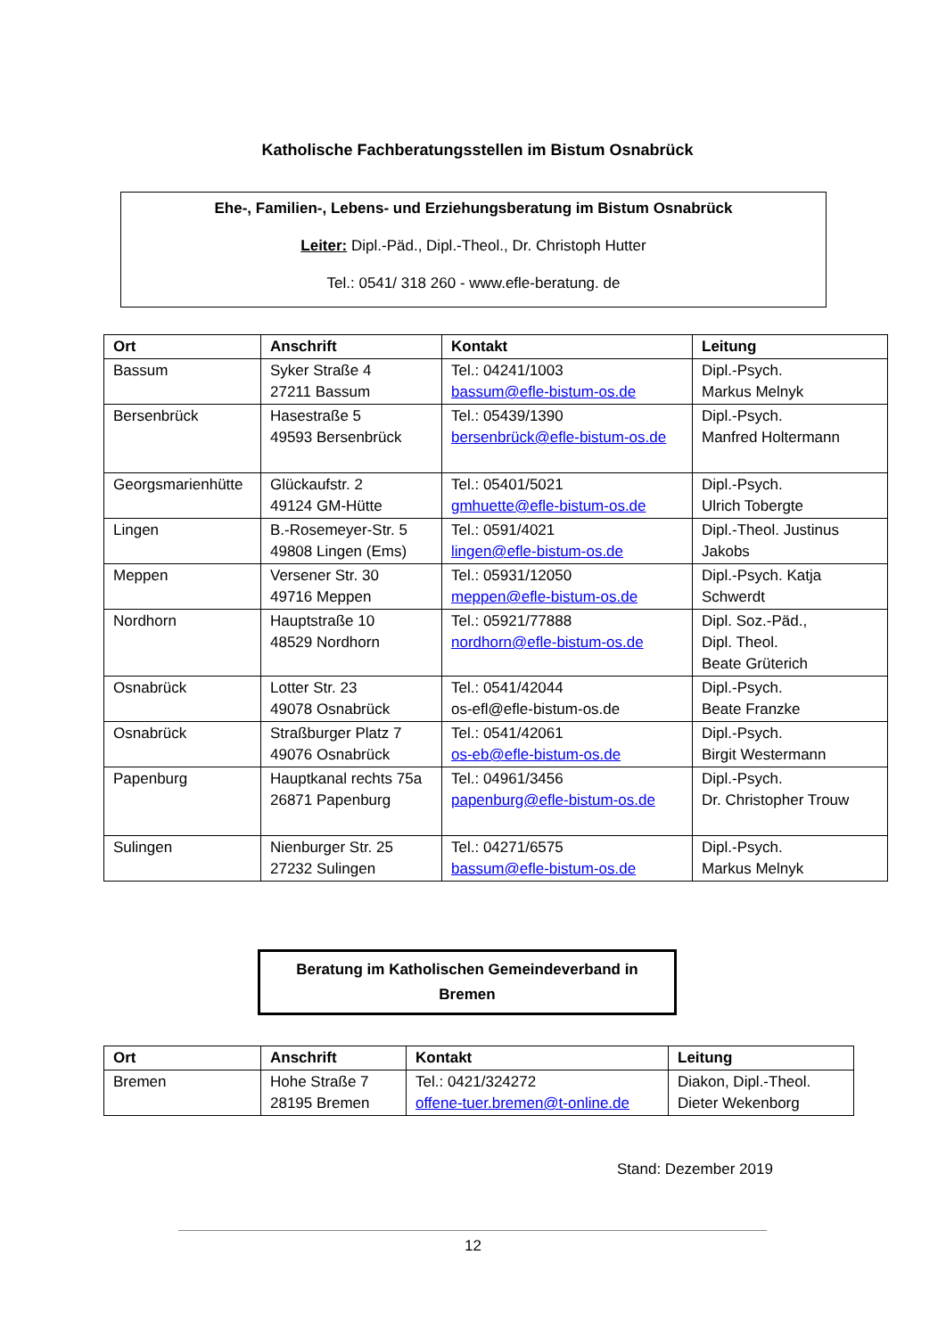Katholische Fachberatungsstellen im Bistum Osnabrück
Ehe-, Familien-, Lebens- und Erziehungsberatung im Bistum Osnabrück
Leiter: Dipl.-Päd., Dipl.-Theol., Dr. Christoph Hutter
Tel.: 0541/ 318 260 - www.efle-beratung. de
| Ort | Anschrift | Kontakt | Leitung |
| --- | --- | --- | --- |
| Bassum | Syker Straße 4 27211 Bassum | Tel.: 04241/1003 bassum@efle-bistum-os.de | Dipl.-Psych. Markus Melnyk |
| Bersenbrück | Hasestraße 5 49593 Bersenbrück | Tel.: 05439/1390 bersenbrück@efle-bistum-os.de | Dipl.-Psych. Manfred Holtermann |
| Georgsmarienhütte | Glückaufstr. 2 49124 GM-Hütte | Tel.: 05401/5021 gmhuette@efle-bistum-os.de | Dipl.-Psych. Ulrich Tobergte |
| Lingen | B.-Rosemeyer-Str. 5 49808 Lingen (Ems) | Tel.: 0591/4021 lingen@efle-bistum-os.de | Dipl.-Theol. Justinus Jakobs |
| Meppen | Versener Str. 30 49716 Meppen | Tel.: 05931/12050 meppen@efle-bistum-os.de | Dipl.-Psych. Katja Schwerdt |
| Nordhorn | Hauptstraße 10 48529 Nordhorn | Tel.: 05921/77888 nordhorn@efle-bistum-os.de | Dipl. Soz.-Päd., Dipl. Theol. Beate Grüterich |
| Osnabrück | Lotter Str. 23 49078 Osnabrück | Tel.: 0541/42044 os-efl@efle-bistum-os.de | Dipl.-Psych. Beate Franzke |
| Osnabrück | Straßburger Platz 7 49076 Osnabrück | Tel.: 0541/42061 os-eb@efle-bistum-os.de | Dipl.-Psych. Birgit Westermann |
| Papenburg | Hauptkanal rechts 75a 26871 Papenburg | Tel.: 04961/3456 papenburg@efle-bistum-os.de | Dipl.-Psych. Dr. Christopher Trouw |
| Sulingen | Nienburger Str. 25 27232 Sulingen | Tel.: 04271/6575 bassum@efle-bistum-os.de | Dipl.-Psych. Markus Melnyk |
Beratung im Katholischen Gemeindeverband in
Bremen
| Ort | Anschrift | Kontakt | Leitung |
| --- | --- | --- | --- |
| Bremen | Hohe Straße 7 28195 Bremen | Tel.: 0421/324272 offene-tuer.bremen@t-online.de | Diakon, Dipl.-Theol. Dieter Wekenborg |
Stand: Dezember 2019
12